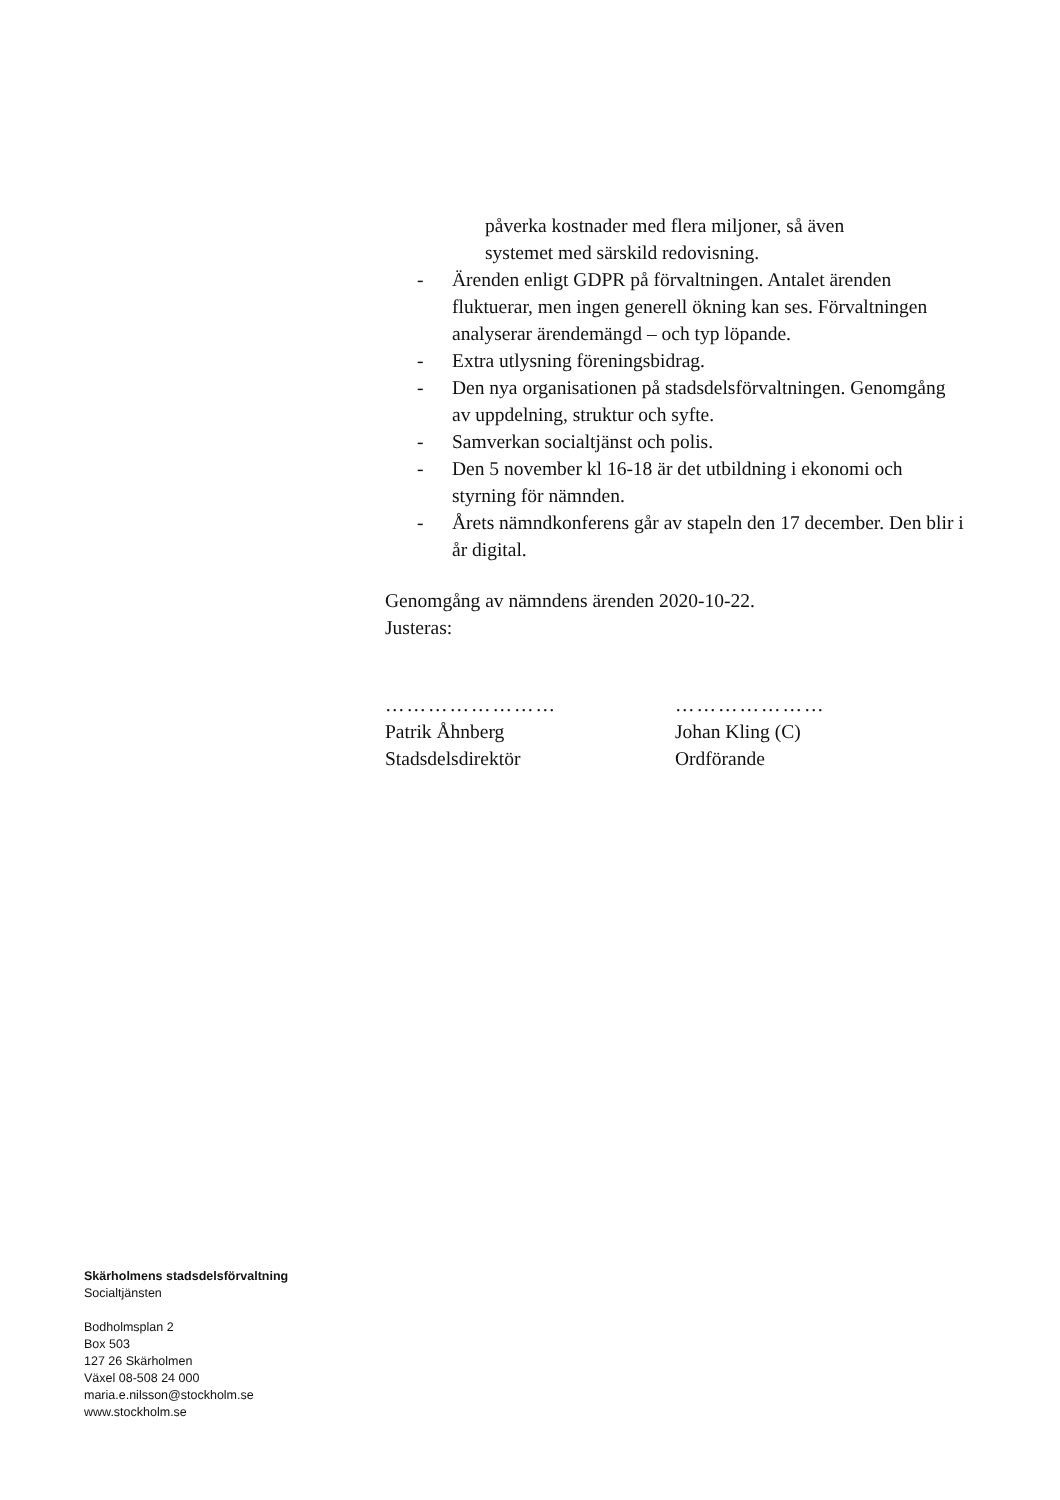påverka kostnader med flera miljoner, så även
systemet med särskild redovisning.
- Ärenden enligt GDPR på förvaltningen. Antalet ärenden fluktuerar, men ingen generell ökning kan ses. Förvaltningen analyserar ärendemängd – och typ löpande.
- Extra utlysning föreningsbidrag.
- Den nya organisationen på stadsdelsförvaltningen. Genomgång av uppdelning, struktur och syfte.
- Samverkan socialtjänst och polis.
- Den 5 november kl 16-18 är det utbildning i ekonomi och styrning för nämnden.
- Årets nämndkonferens går av stapeln den 17 december. Den blir i år digital.
Genomgång av nämndens ärenden 2020-10-22.
Justeras:
……………………
Patrik Åhnberg
Stadsdelsdirektör
…………………
Johan Kling (C)
Ordförande
Skärholmens stadsdelsförvaltning
Socialtjänsten
Bodholmsplan 2
Box 503
127 26 Skärholmen
Växel 08-508 24 000
maria.e.nilsson@stockholm.se
www.stockholm.se